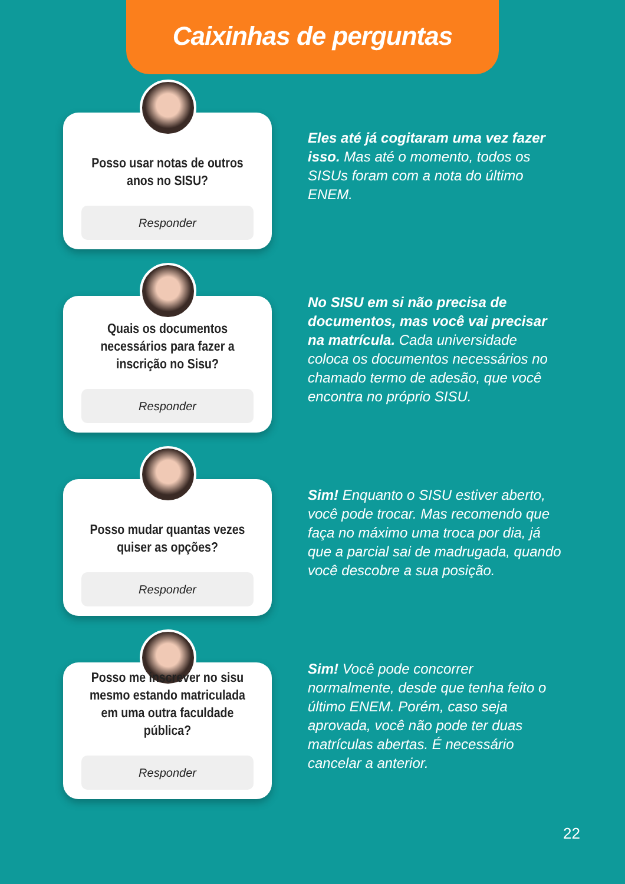Caixinhas de perguntas
Posso usar notas de outros anos no SISU?
Responder
Eles até já cogitaram uma vez fazer isso. Mas até o momento, todos os SISUs foram com a nota do último ENEM.
Quais os documentos necessários para fazer a inscrição no Sisu?
Responder
No SISU em si não precisa de documentos, mas você vai precisar na matrícula. Cada universidade coloca os documentos necessários no chamado termo de adesão, que você encontra no próprio SISU.
Posso mudar quantas vezes quiser as opções?
Responder
Sim! Enquanto o SISU estiver aberto, você pode trocar. Mas recomendo que faça no máximo uma troca por dia, já que a parcial sai de madrugada, quando você descobre a sua posição.
Posso me inscrever no sisu mesmo estando matriculada em uma outra faculdade pública?
Responder
Sim! Você pode concorrer normalmente, desde que tenha feito o último ENEM. Porém, caso seja aprovada, você não pode ter duas matrículas abertas. É necessário cancelar a anterior.
22